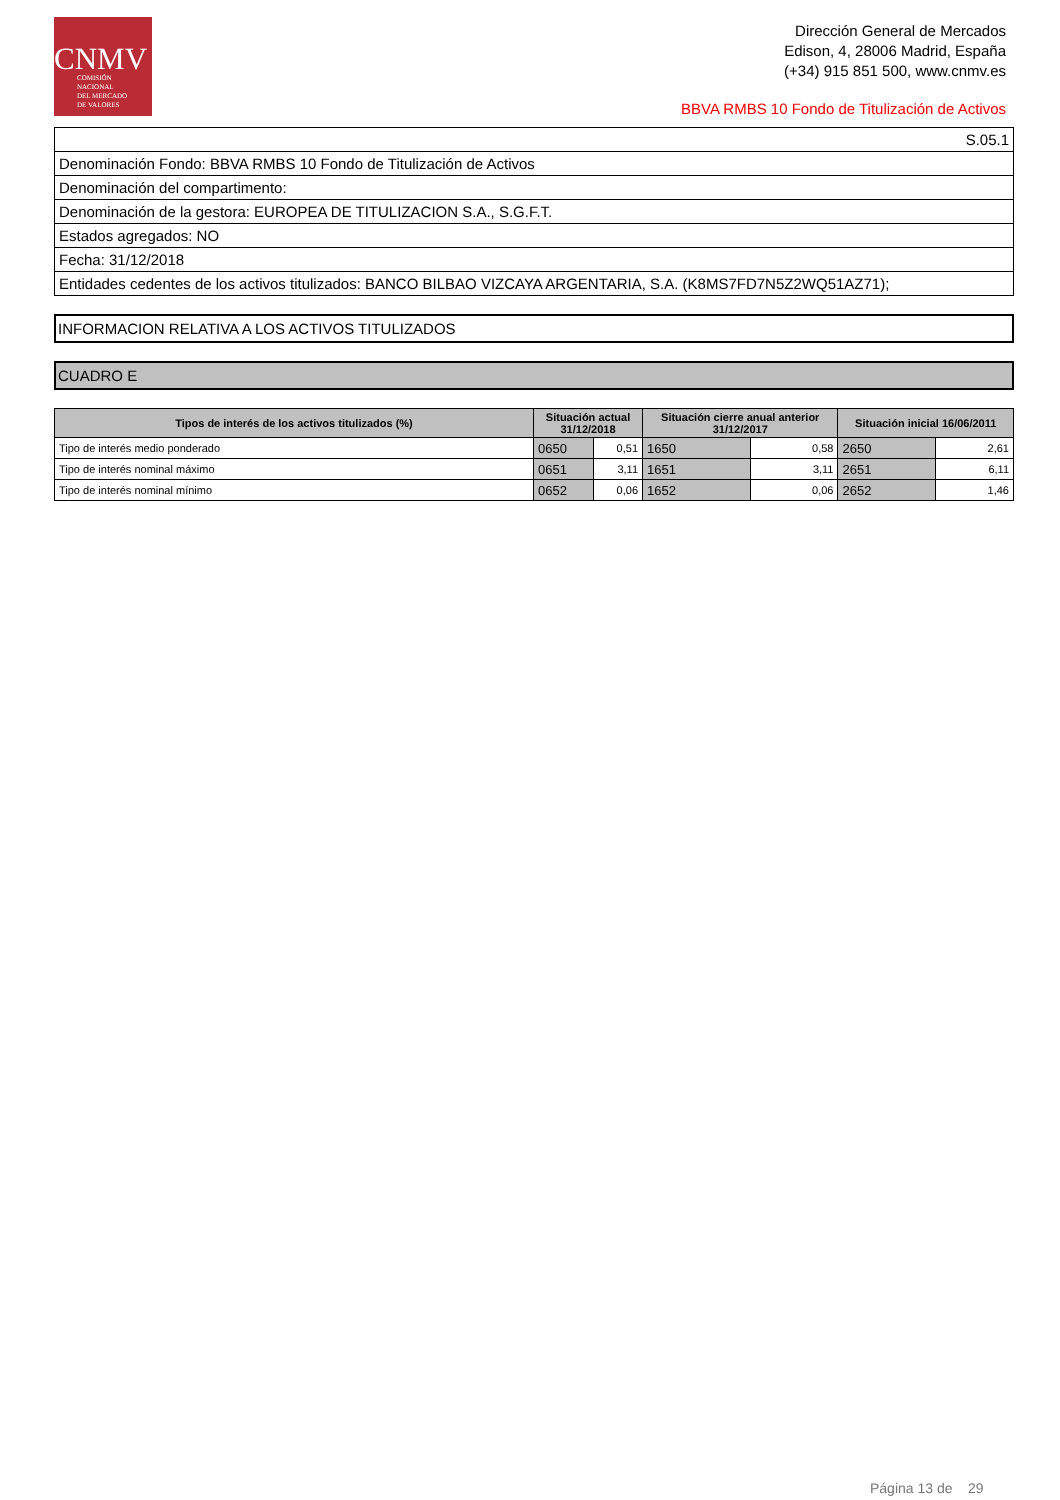CNMV
COMISIÓN
NACIONAL
DEL MERCADO
DE VALORES
Dirección General de Mercados
Edison, 4, 28006 Madrid, España
(+34) 915 851 500, www.cnmv.es
BBVA RMBS 10 Fondo de Titulización de Activos
| S.05.1 |
| Denominación Fondo: BBVA RMBS 10 Fondo de Titulización de Activos |
| Denominación del compartimento: |
| Denominación de la gestora: EUROPEA DE TITULIZACION S.A., S.G.F.T. |
| Estados agregados: NO |
| Fecha: 31/12/2018 |
| Entidades cedentes de los activos titulizados: BANCO BILBAO VIZCAYA ARGENTARIA, S.A. (K8MS7FD7N5Z2WQ51AZ71); |
INFORMACION RELATIVA A LOS ACTIVOS TITULIZADOS
CUADRO E
| Tipos de interés de los activos titulizados (%) | Situación actual 31/12/2018 | | Situación cierre anual anterior 31/12/2017 | | Situación inicial 16/06/2011 | |
| --- | --- | --- | --- | --- | --- | --- |
| Tipo de interés medio ponderado | 0650 | 0,51 | 1650 | 0,58 | 2650 | 2,61 |
| Tipo de interés nominal máximo | 0651 | 3,11 | 1651 | 3,11 | 2651 | 6,11 |
| Tipo de interés nominal mínimo | 0652 | 0,06 | 1652 | 0,06 | 2652 | 1,46 |
Página 13 de 29